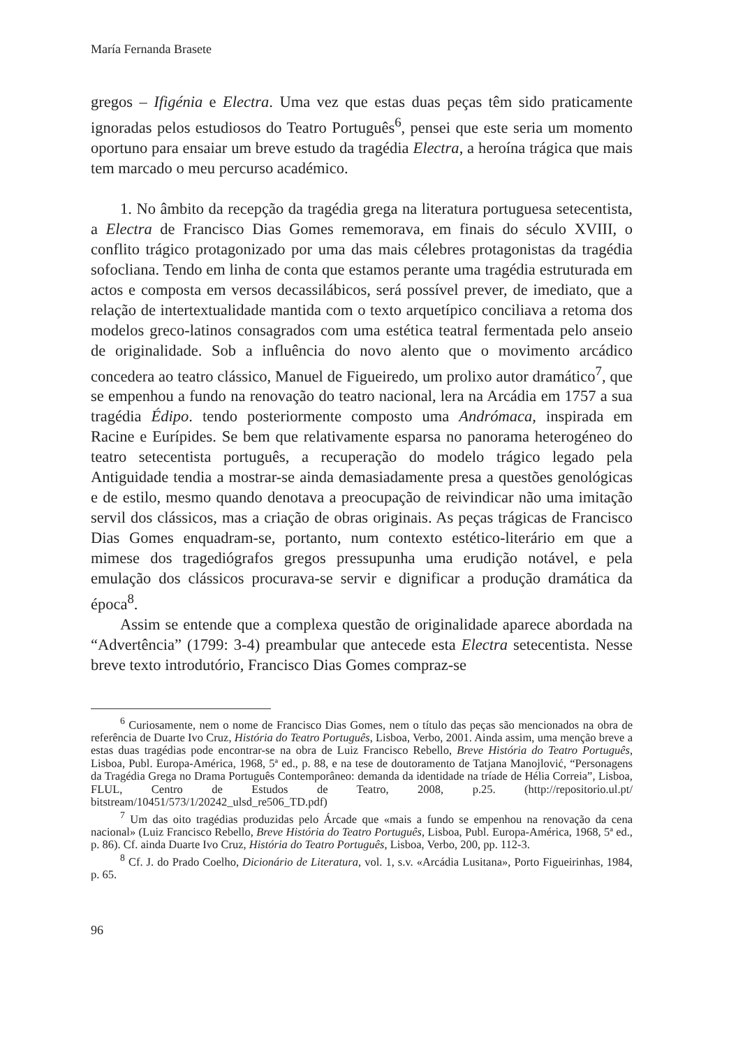María Fernanda Brasete
gregos – Ifigénia e Electra. Uma vez que estas duas peças têm sido praticamente ignoradas pelos estudiosos do Teatro Português<sup>6</sup>, pensei que este seria um momento oportuno para ensaiar um breve estudo da tragédia Electra, a heroína trágica que mais tem marcado o meu percurso académico.
1. No âmbito da recepção da tragédia grega na literatura portuguesa setecentista, a Electra de Francisco Dias Gomes rememorava, em finais do século XVIII, o conflito trágico protagonizado por uma das mais célebres protagonistas da tragédia sofocliana. Tendo em linha de conta que estamos perante uma tragédia estruturada em actos e composta em versos decassilábicos, será possível prever, de imediato, que a relação de intertextualidade mantida com o texto arquetípico conciliava a retoma dos modelos greco-latinos consagrados com uma estética teatral fermentada pelo anseio de originalidade. Sob a influência do novo alento que o movimento arcádico concedera ao teatro clássico, Manuel de Figueiredo, um prolixo autor dramático<sup>7</sup>, que se empenhou a fundo na renovação do teatro nacional, lera na Arcádia em 1757 a sua tragédia Édipo. tendo posteriormente composto uma Andrómaca, inspirada em Racine e Eurípides. Se bem que relativamente esparsa no panorama heterogéneo do teatro setecentista português, a recuperação do modelo trágico legado pela Antiguidade tendia a mostrar-se ainda demasiadamente presa a questões genológicas e de estilo, mesmo quando denotava a preocupação de reivindicar não uma imitação servil dos clássicos, mas a criação de obras originais. As peças trágicas de Francisco Dias Gomes enquadram-se, portanto, num contexto estético-literário em que a mimese dos tragediógrafos gregos pressupunha uma erudição notável, e pela emulação dos clássicos procurava-se servir e dignificar a produção dramática da época<sup>8</sup>.
Assim se entende que a complexa questão de originalidade aparece abordada na “Advertência” (1799: 3-4) preambular que antecede esta Electra setecentista. Nesse breve texto introdutório, Francisco Dias Gomes compraz-se
<sup>6</sup> Curiosamente, nem o nome de Francisco Dias Gomes, nem o título das peças são mencionados na obra de referência de Duarte Ivo Cruz, História do Teatro Português, Lisboa, Verbo, 2001. Ainda assim, uma menção breve a estas duas tragédias pode encontrar-se na obra de Luiz Francisco Rebello, Breve História do Teatro Português, Lisboa, Publ. Europa-América, 1968, 5ª ed., p. 88, e na tese de doutoramento de Tatjana Manojlović, “Personagens da Tragédia Grega no Drama Português Contemporâneo: demanda da identidade na tríade de Hélia Correia”, Lisboa, FLUL, Centro de Estudos de Teatro, 2008, p.25. (http://repositorio.ul.pt/ bitstream/10451/573/1/20242_ulsd_re506_TD.pdf)
<sup>7</sup> Um das oito tragédias produzidas pelo Árcade que «mais a fundo se empenhou na renovação da cena nacional» (Luiz Francisco Rebello, Breve História do Teatro Português, Lisboa, Publ. Europa-América, 1968, 5ª ed., p. 86). Cf. ainda Duarte Ivo Cruz, História do Teatro Português, Lisboa, Verbo, 200, pp. 112-3.
<sup>8</sup> Cf. J. do Prado Coelho, Dicionário de Literatura, vol. 1, s.v. «Arcádia Lusitana», Porto Figueirinhas, 1984, p. 65.
96